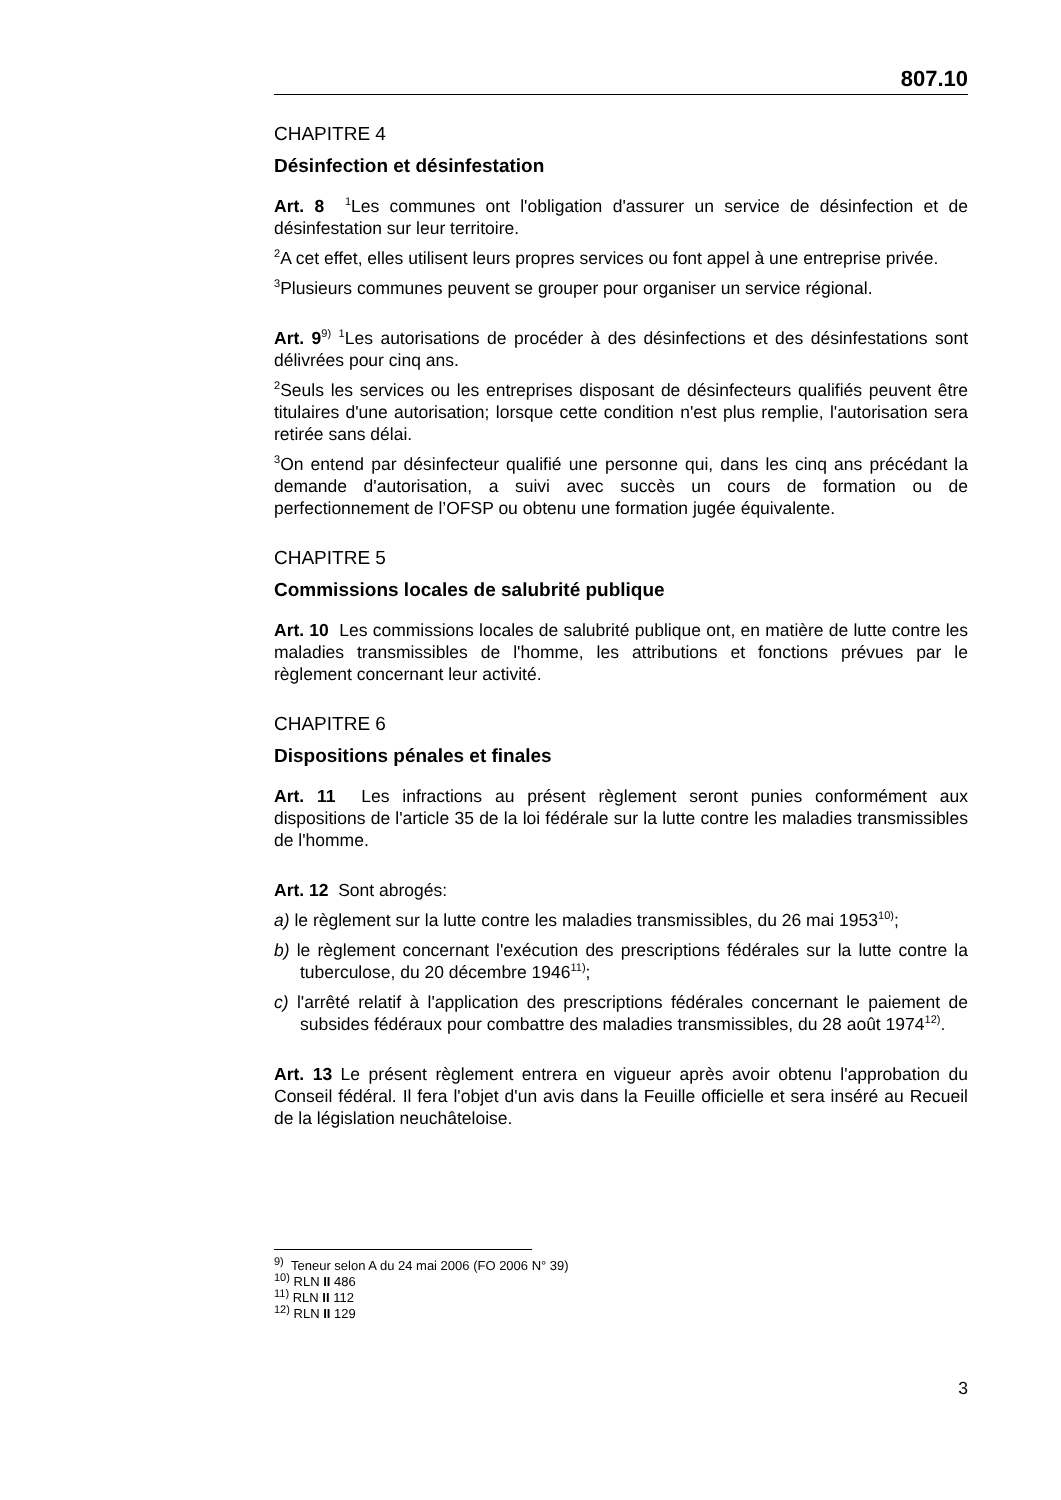807.10
CHAPITRE 4
Désinfection et désinfestation
Art. 8 <sup>1</sup>Les communes ont l'obligation d'assurer un service de désinfection et de désinfestation sur leur territoire.
<sup>2</sup> A cet effet, elles utilisent leurs propres services ou font appel à une entreprise privée.
<sup>3</sup> Plusieurs communes peuvent se grouper pour organiser un service régional.
Art. 9<sup>9)</sup> <sup>1</sup>Les autorisations de procéder à des désinfections et des désinfestations sont délivrées pour cinq ans.
<sup>2</sup> Seuls les services ou les entreprises disposant de désinfecteurs qualifiés peuvent être titulaires d'une autorisation; lorsque cette condition n'est plus remplie, l'autorisation sera retirée sans délai.
<sup>3</sup> On entend par désinfecteur qualifié une personne qui, dans les cinq ans précédant la demande d'autorisation, a suivi avec succès un cours de formation ou de perfectionnement de l’OFSP ou obtenu une formation jugée équivalente.
CHAPITRE 5
Commissions locales de salubrité publique
Art. 10 Les commissions locales de salubrité publique ont, en matière de lutte contre les maladies transmissibles de l'homme, les attributions et fonctions prévues par le règlement concernant leur activité.
CHAPITRE 6
Dispositions pénales et finales
Art. 11 Les infractions au présent règlement seront punies conformément aux dispositions de l'article 35 de la loi fédérale sur la lutte contre les maladies transmissibles de l'homme.
Art. 12 Sont abrogés:
a) le règlement sur la lutte contre les maladies transmissibles, du 26 mai 1953<sup>10)</sup>;
b) le règlement concernant l'exécution des prescriptions fédérales sur la lutte contre la tuberculose, du 20 décembre 1946<sup>11)</sup>;
c) l'arrêté relatif à l'application des prescriptions fédérales concernant le paiement de subsides fédéraux pour combattre des maladies transmissibles, du 28 août 1974<sup>12)</sup>.
Art. 13 Le présent règlement entrera en vigueur après avoir obtenu l'approbation du Conseil fédéral. Il fera l'objet d'un avis dans la Feuille officielle et sera inséré au Recueil de la législation neuchâteloise.
<sup>9)</sup> Teneur selon A du 24 mai 2006 (FO 2006 N° 39)
<sup>10)</sup> RLN II 486
<sup>11)</sup> RLN II 112
<sup>12)</sup> RLN II 129
3